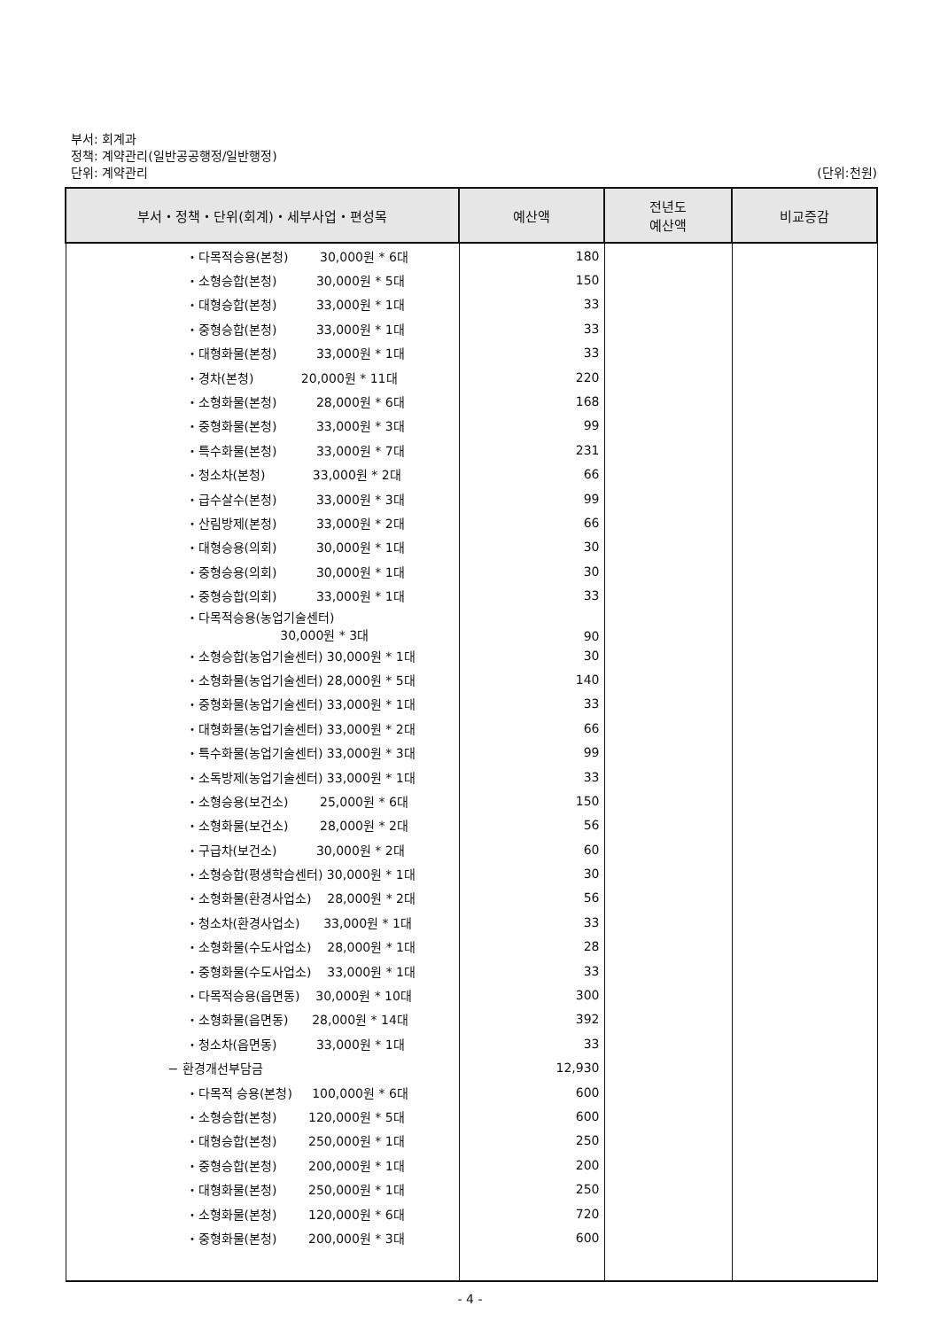부서: 회계과
정책: 계약관리(일반공공행정/일반행정)
단위: 계약관리
(단위:천원)
| 부서・정책・단위(회계)・세부사업・편성목 | 예산액 | 전년도 예산액 | 비교증감 |
| --- | --- | --- | --- |
| ・다목적승용(본청) 30,000원 * 6대 | 180 | | |
| ・소형승합(본청) 30,000원 * 5대 | 150 | | |
| ・대형승합(본청) 33,000원 * 1대 | 33 | | |
| ・중형승합(본청) 33,000원 * 1대 | 33 | | |
| ・대형화물(본청) 33,000원 * 1대 | 33 | | |
| ・경차(본청) 20,000원 * 11대 | 220 | | |
| ・소형화물(본청) 28,000원 * 6대 | 168 | | |
| ・중형화물(본청) 33,000원 * 3대 | 99 | | |
| ・특수화물(본청) 33,000원 * 7대 | 231 | | |
| ・청소차(본청) 33,000원 * 2대 | 66 | | |
| ・급수살수(본청) 33,000원 * 3대 | 99 | | |
| ・산림방제(본청) 33,000원 * 2대 | 66 | | |
| ・대형승용(의회) 30,000원 * 1대 | 30 | | |
| ・중형승용(의회) 30,000원 * 1대 | 30 | | |
| ・중형승합(의회) 33,000원 * 1대 | 33 | | |
| ・다목적승용(농업기술센터) 30,000원 * 3대 | 90 | | |
| ・소형승합(농업기술센터) 30,000원 * 1대 | 30 | | |
| ・소형화물(농업기술센터) 28,000원 * 5대 | 140 | | |
| ・중형화물(농업기술센터) 33,000원 * 1대 | 33 | | |
| ・대형화물(농업기술센터) 33,000원 * 2대 | 66 | | |
| ・특수화물(농업기술센터) 33,000원 * 3대 | 99 | | |
| ・소독방제(농업기술센터) 33,000원 * 1대 | 33 | | |
| ・소형승용(보건소) 25,000원 * 6대 | 150 | | |
| ・소형화물(보건소) 28,000원 * 2대 | 56 | | |
| ・구급차(보건소) 30,000원 * 2대 | 60 | | |
| ・소형승합(평생학습센터) 30,000원 * 1대 | 30 | | |
| ・소형화물(환경사업소) 28,000원 * 2대 | 56 | | |
| ・청소차(환경사업소) 33,000원 * 1대 | 33 | | |
| ・소형화물(수도사업소) 28,000원 * 1대 | 28 | | |
| ・중형화물(수도사업소) 33,000원 * 1대 | 33 | | |
| ・다목적승용(읍면동) 30,000원 * 10대 | 300 | | |
| ・소형화물(읍면동) 28,000원 * 14대 | 392 | | |
| ・청소차(읍면동) 33,000원 * 1대 | 33 | | |
| − 환경개선부담금 | 12,930 | | |
| ・다목적 승용(본청) 100,000원 * 6대 | 600 | | |
| ・소형승합(본청) 120,000원 * 5대 | 600 | | |
| ・대형승합(본청) 250,000원 * 1대 | 250 | | |
| ・중형승합(본청) 200,000원 * 1대 | 200 | | |
| ・대형화물(본청) 250,000원 * 1대 | 250 | | |
| ・소형화물(본청) 120,000원 * 6대 | 720 | | |
| ・중형화물(본청) 200,000원 * 3대 | 600 | | |
- 4 -